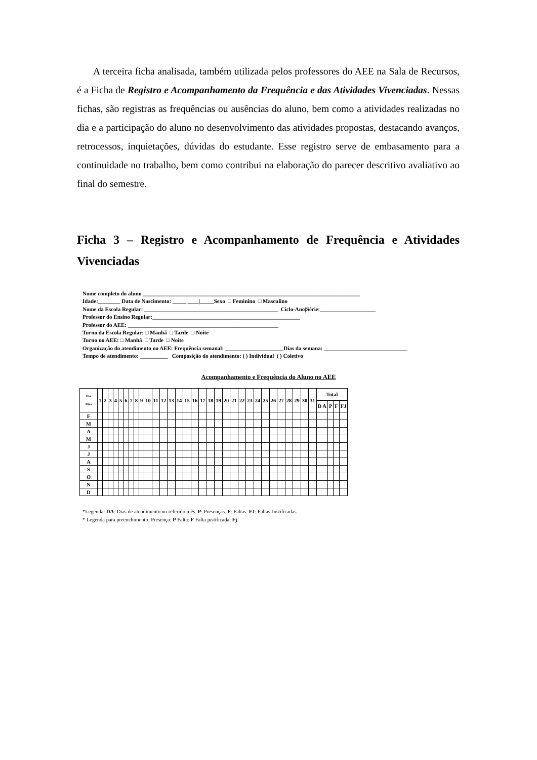A terceira ficha analisada, também utilizada pelos professores do AEE na Sala de Recursos, é a Ficha de Registro e Acompanhamento da Frequência e das Atividades Vivenciadas. Nessas fichas, são registras as frequências ou ausências do aluno, bem como a atividades realizadas no dia e a participação do aluno no desenvolvimento das atividades propostas, destacando avanços, retrocessos, inquietações, dúvidas do estudante. Esse registro serve de embasamento para a continuidade no trabalho, bem como contribui na elaboração do parecer descritivo avaliativo ao final do semestre.
Ficha 3 – Registro e Acompanhamento de Frequência e Atividades Vivenciadas
Nome completo do aluno ______________________________________________________________________________ Idade:________ Data de Nascimento: _____|____|_____Sexo □ Feminino □ Masculino Nome da Escola Regular: ________________________________________________ Ciclo-Ano|Série:____________________ Professor do Ensino Regular:_____________________________________________________ Professor do AEE: ______________________________________________________ Turno da Escola Regular: □ Manhã □ Tarde □ Noite Turno no AEE: □ Manhã □ Tarde □ Noite Organização do atendimento no AEE: Frequência semanal: _____________________Dias da semana: ______________________________ Tempo de atendimento: __________ Composição do atendimento: ( ) Individual ( ) Coletivo
Acompanhamento e Frequência do Aluno no AEE
| Dia Mês | 1 | 2 | 3 | 4 | 5 | 6 | 7 | 8 | 9 | 10 | 11 | 12 | 13 | 14 | 15 | 16 | 17 | 18 | 19 | 20 | 21 | 22 | 23 | 24 | 25 | 26 | 27 | 28 | 29 | 30 | 31 | Total | | | |
| --- | --- | --- | --- | --- | --- | --- | --- | --- | --- | --- | --- | --- | --- | --- | --- | --- | --- | --- | --- | --- | --- | --- | --- | --- | --- | --- | --- | --- | --- | --- | --- | --- | --- | --- | --- |
| | | | | | | | | | | | | | | | | | | | | | | | | | | | | | | | | D A | P | F | FJ |
| F | | | | | | | | | | | | | | | | | | | | | | | | | | | | | | | | | | | |
| M | | | | | | | | | | | | | | | | | | | | | | | | | | | | | | | | | | | |
| A | | | | | | | | | | | | | | | | | | | | | | | | | | | | | | | | | | | |
| M | | | | | | | | | | | | | | | | | | | | | | | | | | | | | | | | | | | |
| J | | | | | | | | | | | | | | | | | | | | | | | | | | | | | | | | | | | |
| J | | | | | | | | | | | | | | | | | | | | | | | | | | | | | | | | | | | |
| A | | | | | | | | | | | | | | | | | | | | | | | | | | | | | | | | | | | |
| S | | | | | | | | | | | | | | | | | | | | | | | | | | | | | | | | | | | |
| O | | | | | | | | | | | | | | | | | | | | | | | | | | | | | | | | | | | |
| N | | | | | | | | | | | | | | | | | | | | | | | | | | | | | | | | | | | |
| D | | | | | | | | | | | | | | | | | | | | | | | | | | | | | | | | | | | |
*Legenda: DA: Dias de atendimento no referido mês. P: Presenças. F: Faltas. FJ: Faltas Justificadas.
* Legenda para preenchimento: Presença: P Falta: F Falta justificada: Fj.